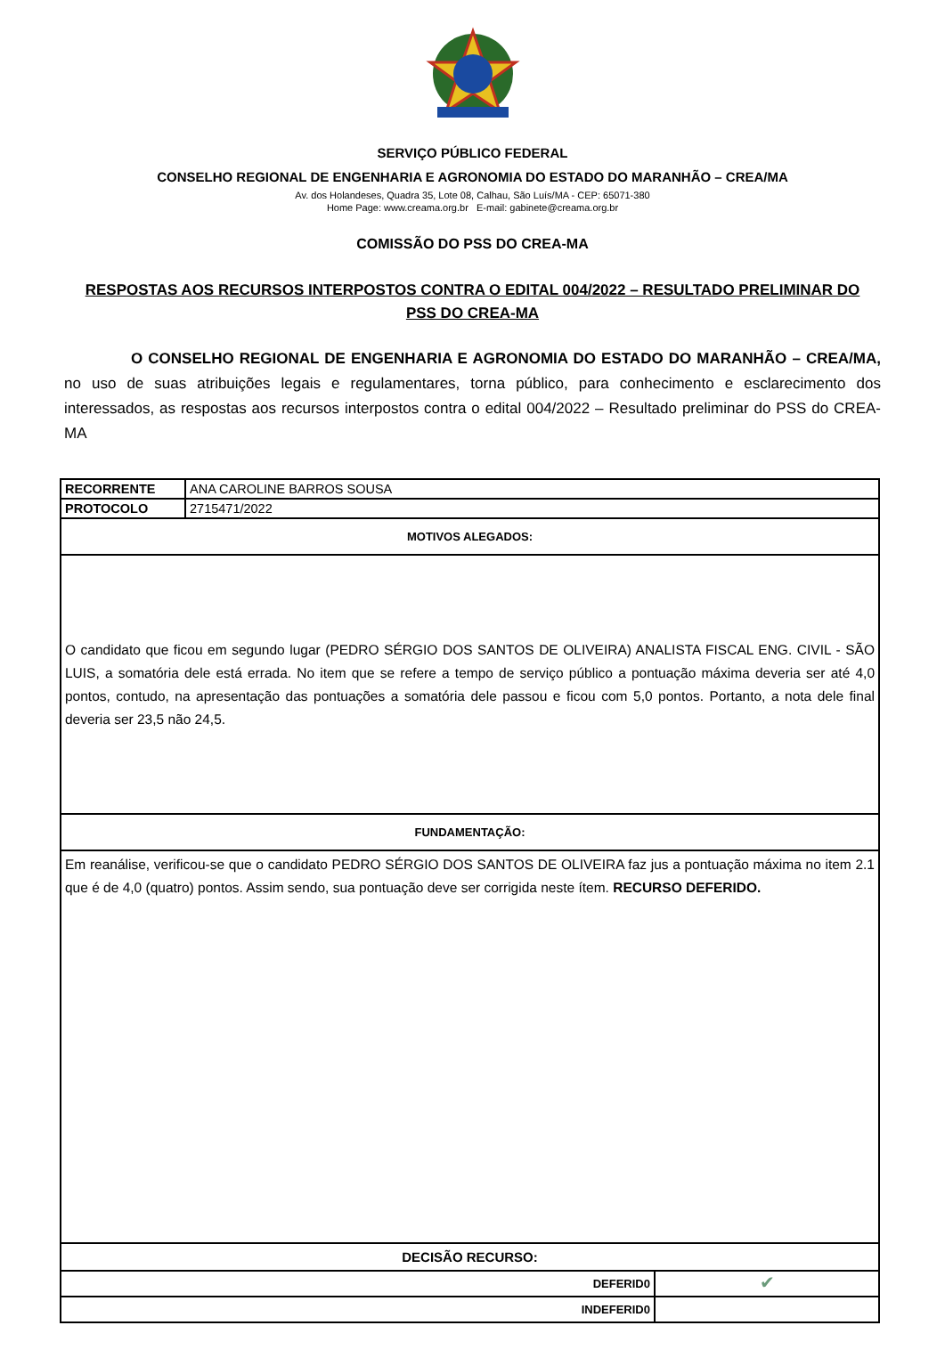SERVIÇO PÚBLICO FEDERAL
CONSELHO REGIONAL DE ENGENHARIA E AGRONOMIA DO ESTADO DO MARANHÃO – CREA/MA
Av. dos Holandeses, Quadra 35, Lote 08, Calhau, São Luís/MA - CEP: 65071-380
Home Page: www.creama.org.br E-mail: gabinete@creama.org.br
COMISSÃO DO PSS DO CREA-MA
RESPOSTAS AOS RECURSOS INTERPOSTOS CONTRA O EDITAL 004/2022 – RESULTADO PRELIMINAR DO PSS DO CREA-MA
O CONSELHO REGIONAL DE ENGENHARIA E AGRONOMIA DO ESTADO DO MARANHÃO – CREA/MA, no uso de suas atribuições legais e regulamentares, torna público, para conhecimento e esclarecimento dos interessados, as respostas aos recursos interpostos contra o edital 004/2022 – Resultado preliminar do PSS do CREA-MA
| RECORRENTE | ANA CAROLINE BARROS SOUSA | |
| PROTOCOLO | 2715471/2022 | |
| MOTIVOS ALEGADOS: | | |
| O candidato que ficou em segundo lugar (PEDRO SÉRGIO DOS SANTOS DE OLIVEIRA) ANALISTA FISCAL ENG. CIVIL - SÃO LUIS, a somatória dele está errada. No item que se refere a tempo de serviço público a pontuação máxima deveria ser até 4,0 pontos, contudo, na apresentação das pontuações a somatória dele passou e ficou com 5,0 pontos. Portanto, a nota dele final deveria ser 23,5 não 24,5. | | |
| FUNDAMENTAÇÃO: | | |
| Em reanálise, verificou-se que o candidato PEDRO SÉRGIO DOS SANTOS DE OLIVEIRA faz jus a pontuação máxima no item 2.1 que é de 4,0 (quatro) pontos. Assim sendo, sua pontuação deve ser corrigida neste ítem. RECURSO DEFERIDO. | | |
| DECISÃO RECURSO: | | |
| DEFERID0 | | ✔ |
| INDEFERID0 | | |